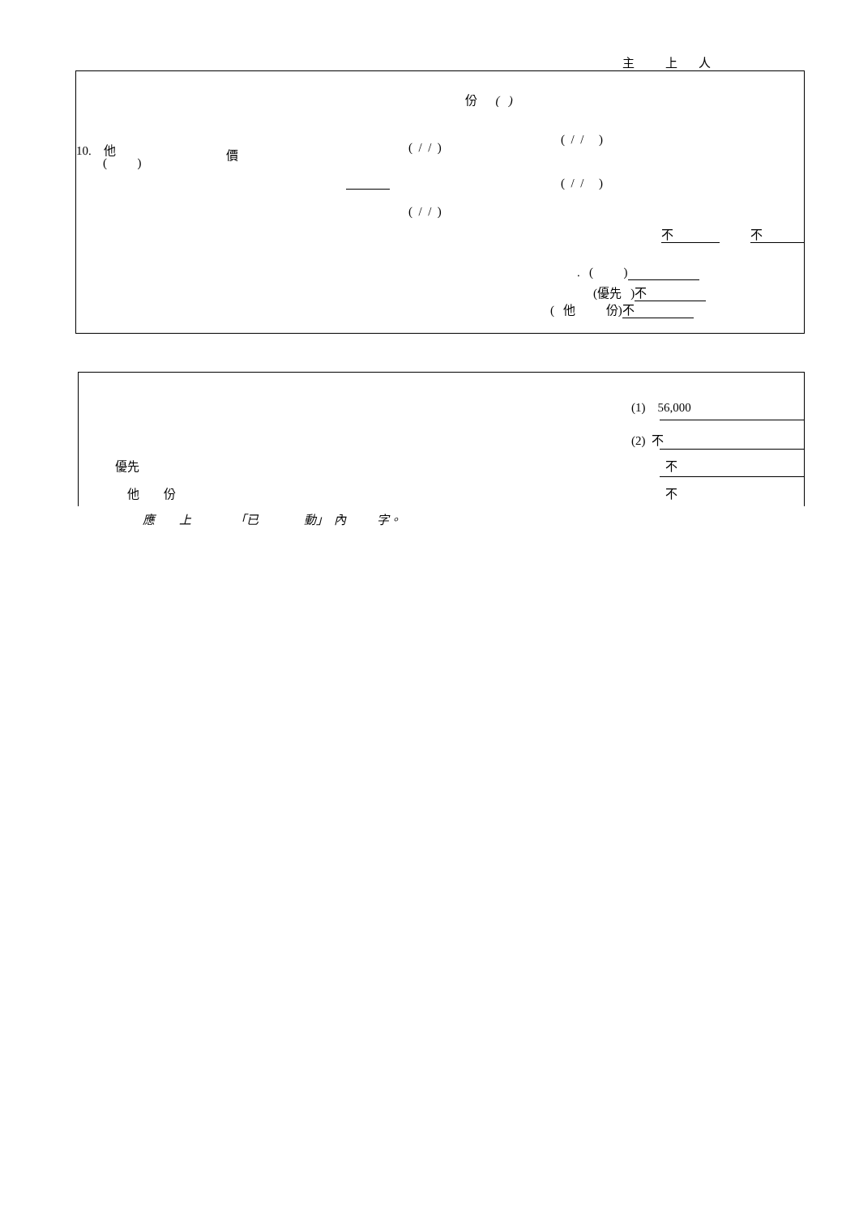主 上 人
份 ( )
10. 他
( )
價
( / / )
( / / )
( / / )
( / / )
不 不
. ( )
(優先 ) 不
( 他 份) 不
(1) 56,000
(2) 不
優先
不
他 份
不
應 上 「已 動」 內 字。